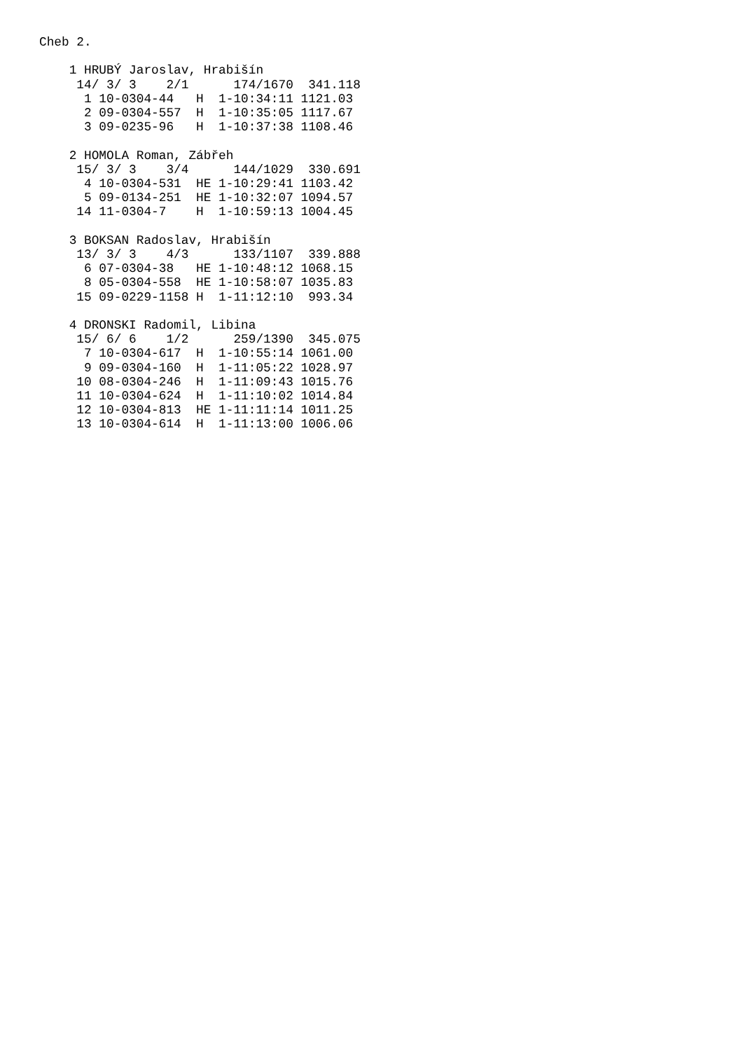Cheb 2.

    1 HRUBÝ Jaroslav, Hrabišín
     14/ 3/ 3    2/1      174/1670  341.118
      1 10-0304-44   H  1-10:34:11 1121.03
      2 09-0304-557  H  1-10:35:05 1117.67
      3 09-0235-96   H  1-10:37:38 1108.46

    2 HOMOLA Roman, Zábřeh
     15/ 3/ 3    3/4      144/1029  330.691
      4 10-0304-531  HE 1-10:29:41 1103.42
      5 09-0134-251  HE 1-10:32:07 1094.57
     14 11-0304-7    H  1-10:59:13 1004.45

    3 BOKSAN Radoslav, Hrabišín
     13/ 3/ 3    4/3      133/1107  339.888
      6 07-0304-38   HE 1-10:48:12 1068.15
      8 05-0304-558  HE 1-10:58:07 1035.83
     15 09-0229-1158 H  1-11:12:10  993.34

    4 DRONSKI Radomil, Libina
     15/ 6/ 6    1/2      259/1390  345.075
      7 10-0304-617  H  1-10:55:14 1061.00
      9 09-0304-160  H  1-11:05:22 1028.97
     10 08-0304-246  H  1-11:09:43 1015.76
     11 10-0304-624  H  1-11:10:02 1014.84
     12 10-0304-813  HE 1-11:11:14 1011.25
     13 10-0304-614  H  1-11:13:00 1006.06